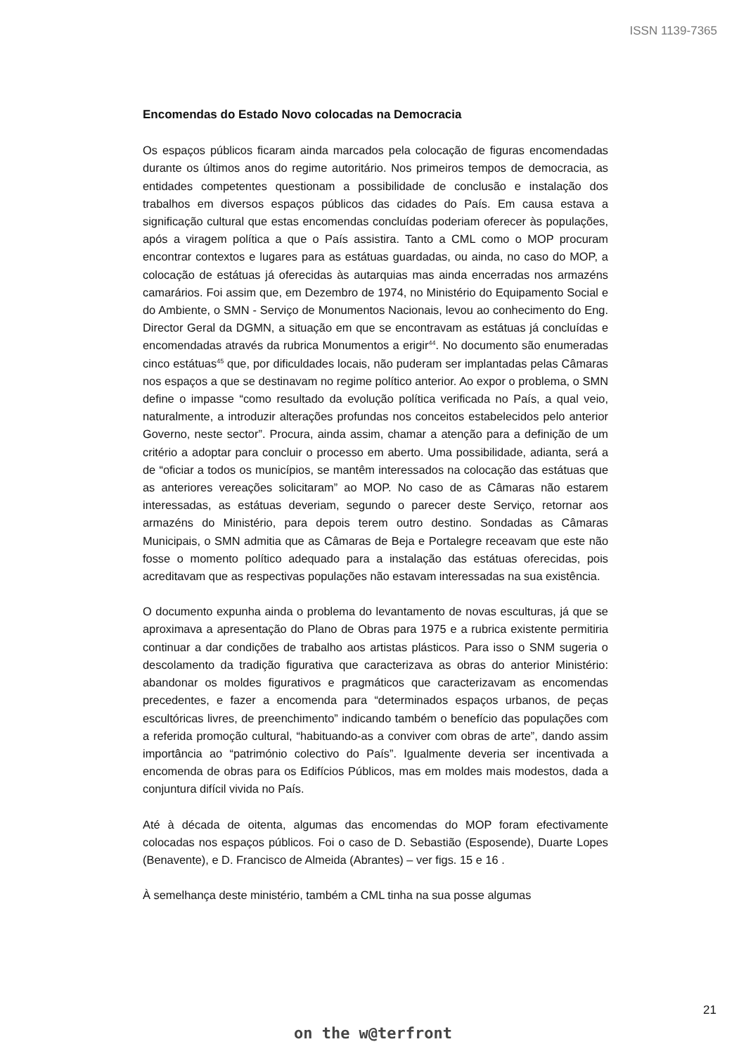ISSN 1139-7365
Encomendas do Estado Novo colocadas na Democracia
Os espaços públicos ficaram ainda marcados pela colocação de figuras encomendadas durante os últimos anos do regime autoritário. Nos primeiros tempos de democracia, as entidades competentes questionam a possibilidade de conclusão e instalação dos trabalhos em diversos espaços públicos das cidades do País. Em causa estava a significação cultural que estas encomendas concluídas poderiam oferecer às populações, após a viragem política a que o País assistira. Tanto a CML como o MOP procuram encontrar contextos e lugares para as estátuas guardadas, ou ainda, no caso do MOP, a colocação de estátuas já oferecidas às autarquias mas ainda encerradas nos armazéns camarários. Foi assim que, em Dezembro de 1974, no Ministério do Equipamento Social e do Ambiente, o SMN - Serviço de Monumentos Nacionais, levou ao conhecimento do Eng. Director Geral da DGMN, a situação em que se encontravam as estátuas já concluídas e encomendadas através da rubrica Monumentos a erigir<sup>44</sup>. No documento são enumeradas cinco estátuas<sup>45</sup> que, por dificuldades locais, não puderam ser implantadas pelas Câmaras nos espaços a que se destinavam no regime político anterior. Ao expor o problema, o SMN define o impasse “como resultado da evolução política verificada no País, a qual veio, naturalmente, a introduzir alterações profundas nos conceitos estabelecidos pelo anterior Governo, neste sector”. Procura, ainda assim, chamar a atenção para a definição de um critério a adoptar para concluir o processo em aberto. Uma possibilidade, adianta, será a de “oficiar a todos os municípios, se mantêm interessados na colocação das estátuas que as anteriores vereações solicitaram” ao MOP. No caso de as Câmaras não estarem interessadas, as estátuas deveriam, segundo o parecer deste Serviço, retornar aos armazéns do Ministério, para depois terem outro destino. Sondadas as Câmaras Municipais, o SMN admitia que as Câmaras de Beja e Portalegre receavam que este não fosse o momento político adequado para a instalação das estátuas oferecidas, pois acreditavam que as respectivas populações não estavam interessadas na sua existência.
O documento expunha ainda o problema do levantamento de novas esculturas, já que se aproximava a apresentação do Plano de Obras para 1975 e a rubrica existente permitiria continuar a dar condições de trabalho aos artistas plásticos. Para isso o SNM sugeria o descolamento da tradição figurativa que caracterizava as obras do anterior Ministério: abandonar os moldes figurativos e pragmáticos que caracterizavam as encomendas precedentes, e fazer a encomenda para “determinados espaços urbanos, de peças escultóricas livres, de preenchimento” indicando também o benefício das populações com a referida promoção cultural, “habituando-as a conviver com obras de arte”, dando assim importância ao “património colectivo do País”. Igualmente deveria ser incentivada a encomenda de obras para os Edifícios Públicos, mas em moldes mais modestos, dada a conjuntura difícil vivida no País.
Até à década de oitenta, algumas das encomendas do MOP foram efectivamente colocadas nos espaços públicos. Foi o caso de D. Sebastião (Esposende), Duarte Lopes (Benavente), e D. Francisco de Almeida (Abrantes) – ver figs. 15 e 16 .
À semelhança deste ministério, também a CML tinha na sua posse algumas
21
on the w@terfront